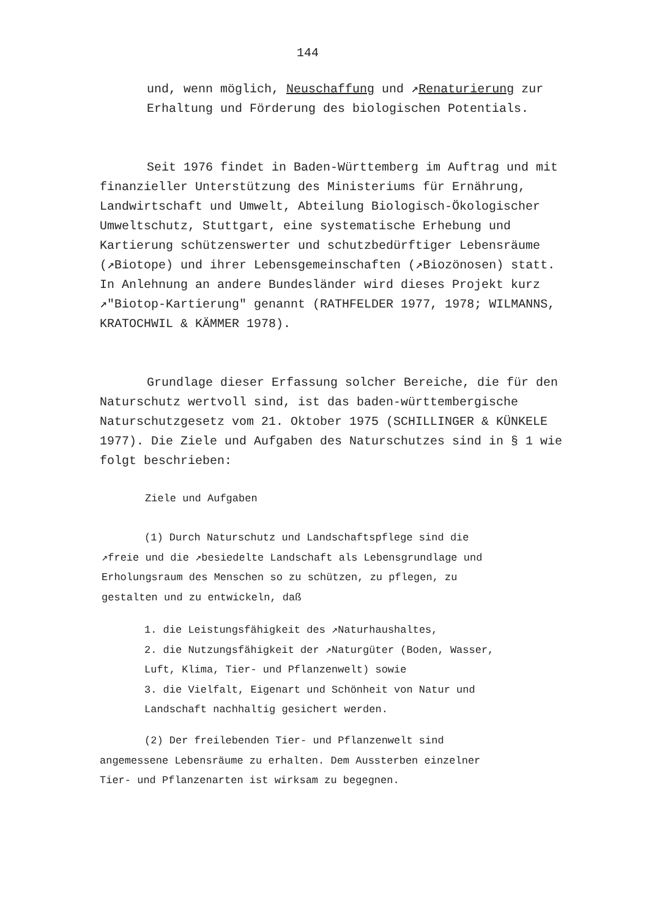144
und, wenn möglich, Neuschaffung und ↗Renaturierung zur Erhaltung und Förderung des biologischen Potentials.
Seit 1976 findet in Baden-Württemberg im Auftrag und mit finanzieller Unterstützung des Ministeriums für Ernährung, Landwirtschaft und Umwelt, Abteilung Biologisch-Ökologischer Umweltschutz, Stuttgart, eine systematische Erhebung und Kartierung schützenswerter und schutzbedürftiger Lebensräume (↗Biotope) und ihrer Lebensgemeinschaften (↗Biozönosen) statt. In Anlehnung an andere Bundesländer wird dieses Projekt kurz ↗"Biotop-Kartierung" genannt (RATHFELDER 1977, 1978; WILMANNS, KRATOCHWIL & KÄMMER 1978).
Grundlage dieser Erfassung solcher Bereiche, die für den Naturschutz wertvoll sind, ist das baden-württembergische Naturschutzgesetz vom 21. Oktober 1975 (SCHILLINGER & KÜNKELE 1977). Die Ziele und Aufgaben des Naturschutzes sind in § 1 wie folgt beschrieben:
Ziele und Aufgaben
(1) Durch Naturschutz und Landschaftspflege sind die ↗freie und die ↗besiedelte Landschaft als Lebensgrundlage und Erholungsraum des Menschen so zu schützen, zu pflegen, zu gestalten und zu entwickeln, daß
1. die Leistungsfähigkeit des ↗Naturhaushaltes,
2. die Nutzungsfähigkeit der ↗Naturgüter (Boden, Wasser, Luft, Klima, Tier- und Pflanzenwelt) sowie
3. die Vielfalt, Eigenart und Schönheit von Natur und Landschaft nachhaltig gesichert werden.
(2) Der freilebenden Tier- und Pflanzenwelt sind angemessene Lebensräume zu erhalten. Dem Aussterben einzelner Tier- und Pflanzenarten ist wirksam zu begegnen.